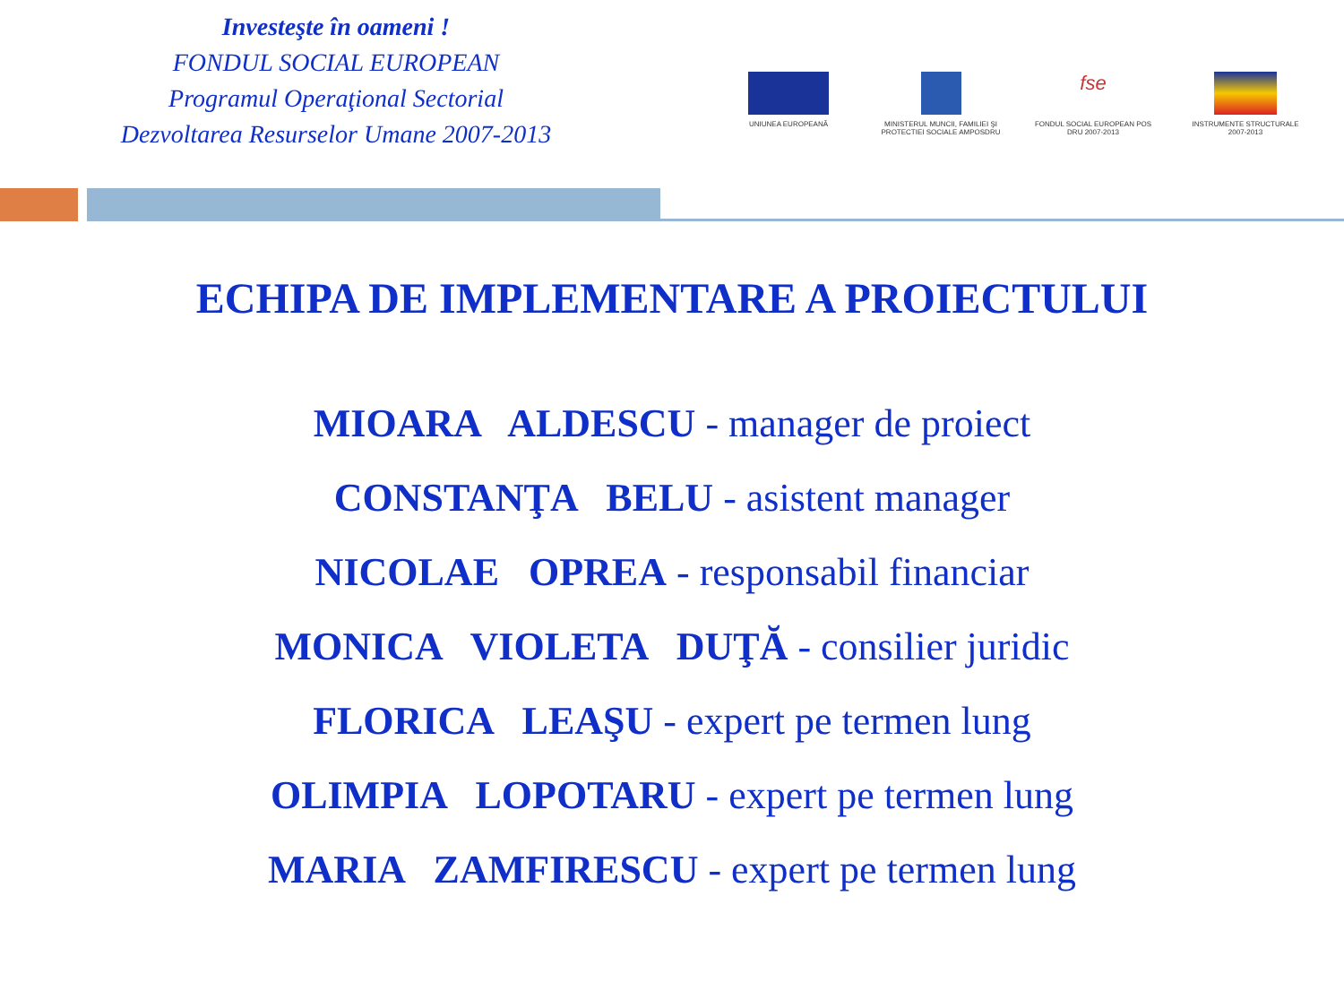Investeşte în oameni !
FONDUL SOCIAL EUROPEAN
Programul Operaţional Sectorial
Dezvoltarea Resurselor Umane 2007-2013
UNIUNEA EUROPEANĂ MINISTERUL MUNCII, FAMILIEI ŞI PROTECTIEI SOCIALE AMPOSDRU
fse
FONDUL SOCIAL EUROPEAN POS DRU 2007-2013
INSTRUMENTE STRUCTURALE 2007-2013
ECHIPA DE IMPLEMENTARE A PROIECTULUI
MIOARA ALDESCU - manager de proiect
CONSTANŢA BELU - asistent manager
NICOLAE OPREA - responsabil financiar
MONICA VIOLETA DUŢĂ - consilier juridic
FLORICA LEAŞU - expert pe termen lung
OLIMPIA LOPOTARU - expert pe termen lung
MARIA ZAMFIRESCU - expert pe termen lung